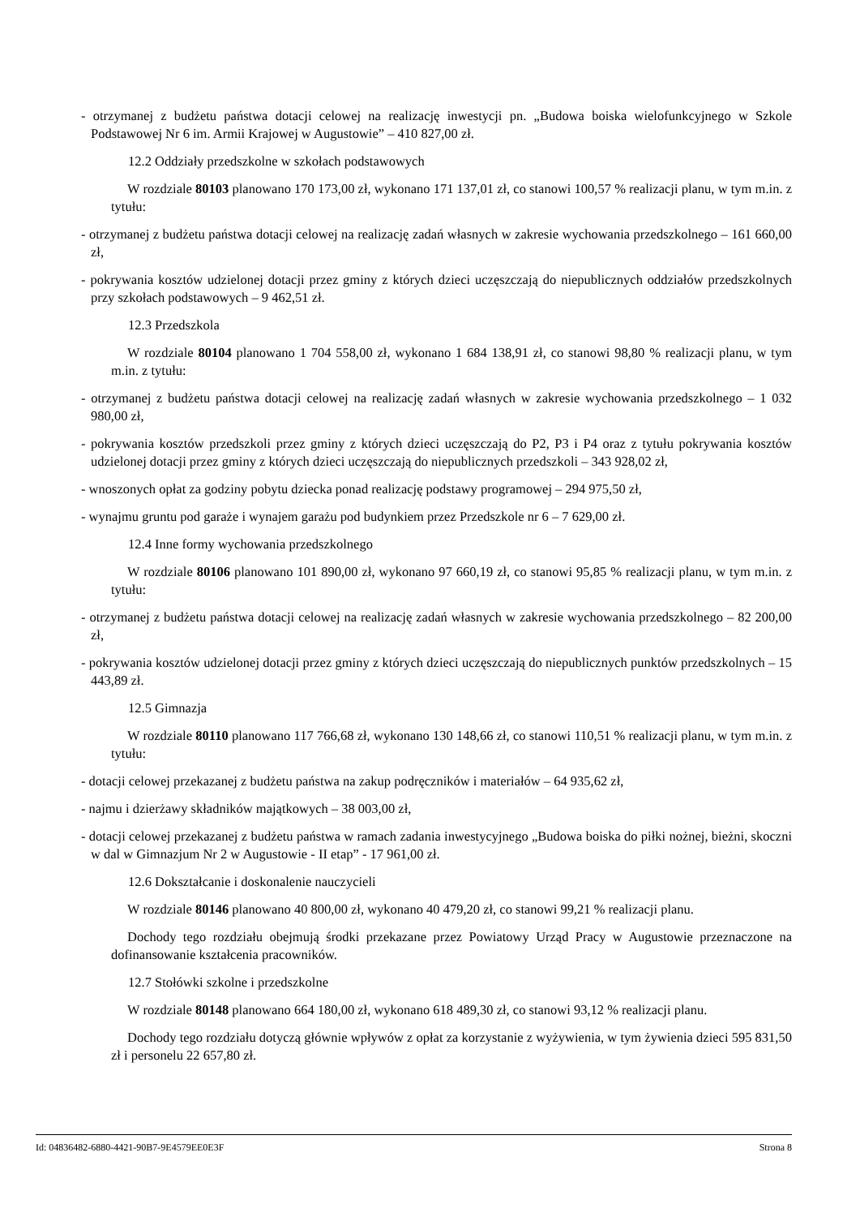- otrzymanej z budżetu państwa dotacji celowej na realizację inwestycji pn. „Budowa boiska wielofunkcyjnego w Szkole Podstawowej Nr 6 im. Armii Krajowej w Augustowie” – 410 827,00 zł.
12.2 Oddziały przedszkolne w szkołach podstawowych
W rozdziale 80103 planowano 170 173,00 zł, wykonano 171 137,01 zł, co stanowi 100,57 % realizacji planu, w tym m.in. z tytułu:
- otrzymanej z budżetu państwa dotacji celowej na realizację zadań własnych w zakresie wychowania przedszkolnego – 161 660,00 zł,
- pokrywania kosztów udzielonej dotacji przez gminy z których dzieci uczęszczają do niepublicznych oddziałów przedszkolnych przy szkołach podstawowych – 9 462,51 zł.
12.3 Przedszkola
W rozdziale 80104 planowano 1 704 558,00 zł, wykonano 1 684 138,91 zł, co stanowi 98,80 % realizacji planu, w tym m.in. z tytułu:
- otrzymanej z budżetu państwa dotacji celowej na realizację zadań własnych w zakresie wychowania przedszkolnego – 1 032 980,00 zł,
- pokrywania kosztów przedszkoli przez gminy z których dzieci uczęszczają do P2, P3 i P4 oraz z tytułu pokrywania kosztów udzielonej dotacji przez gminy z których dzieci uczęszczają do niepublicznych przedszkoli – 343 928,02 zł,
- wnoszonych opłat za godziny pobytu dziecka ponad realizację podstawy programowej – 294 975,50 zł,
- wynajmu gruntu pod garaże i wynajem garażu pod budynkiem przez Przedszkole nr 6 – 7 629,00 zł.
12.4 Inne formy wychowania przedszkolnego
W rozdziale 80106 planowano 101 890,00 zł, wykonano 97 660,19 zł, co stanowi 95,85 % realizacji planu, w tym m.in. z tytułu:
- otrzymanej z budżetu państwa dotacji celowej na realizację zadań własnych w zakresie wychowania przedszkolnego – 82 200,00 zł,
- pokrywania kosztów udzielonej dotacji przez gminy z których dzieci uczęszczają do niepublicznych punktów przedszkolnych – 15 443,89 zł.
12.5 Gimnazja
W rozdziale 80110 planowano 117 766,68 zł, wykonano 130 148,66 zł, co stanowi 110,51 % realizacji planu, w tym m.in. z tytułu:
- dotacji celowej przekazanej z budżetu państwa na zakup podręczników i materiałów – 64 935,62 zł,
- najmu i dzierżawy składników majątkowych – 38 003,00 zł,
- dotacji celowej przekazanej z budżetu państwa w ramach zadania inwestycyjnego „Budowa boiska do piłki nożnej, bieżni, skoczni w dal w Gimnazjum Nr 2 w Augustowie - II etap” - 17 961,00 zł.
12.6 Dokształcanie i doskonalenie nauczycieli
W rozdziale 80146 planowano 40 800,00 zł, wykonano 40 479,20 zł, co stanowi 99,21 % realizacji planu.
Dochody tego rozdziału obejmują środki przekazane przez Powiatowy Urząd Pracy w Augustowie przeznaczone na dofinansowanie kształcenia pracowników.
12.7 Stołówki szkolne i przedszkolne
W rozdziale 80148 planowano 664 180,00 zł, wykonano 618 489,30 zł, co stanowi 93,12 % realizacji planu.
Dochody tego rozdziału dotyczą głównie wpływów z opłat za korzystanie z wyżywienia, w tym żywienia dzieci 595 831,50 zł i personelu 22 657,80 zł.
Id: 04836482-6880-4421-90B7-9E4579EE0E3F Strona 8